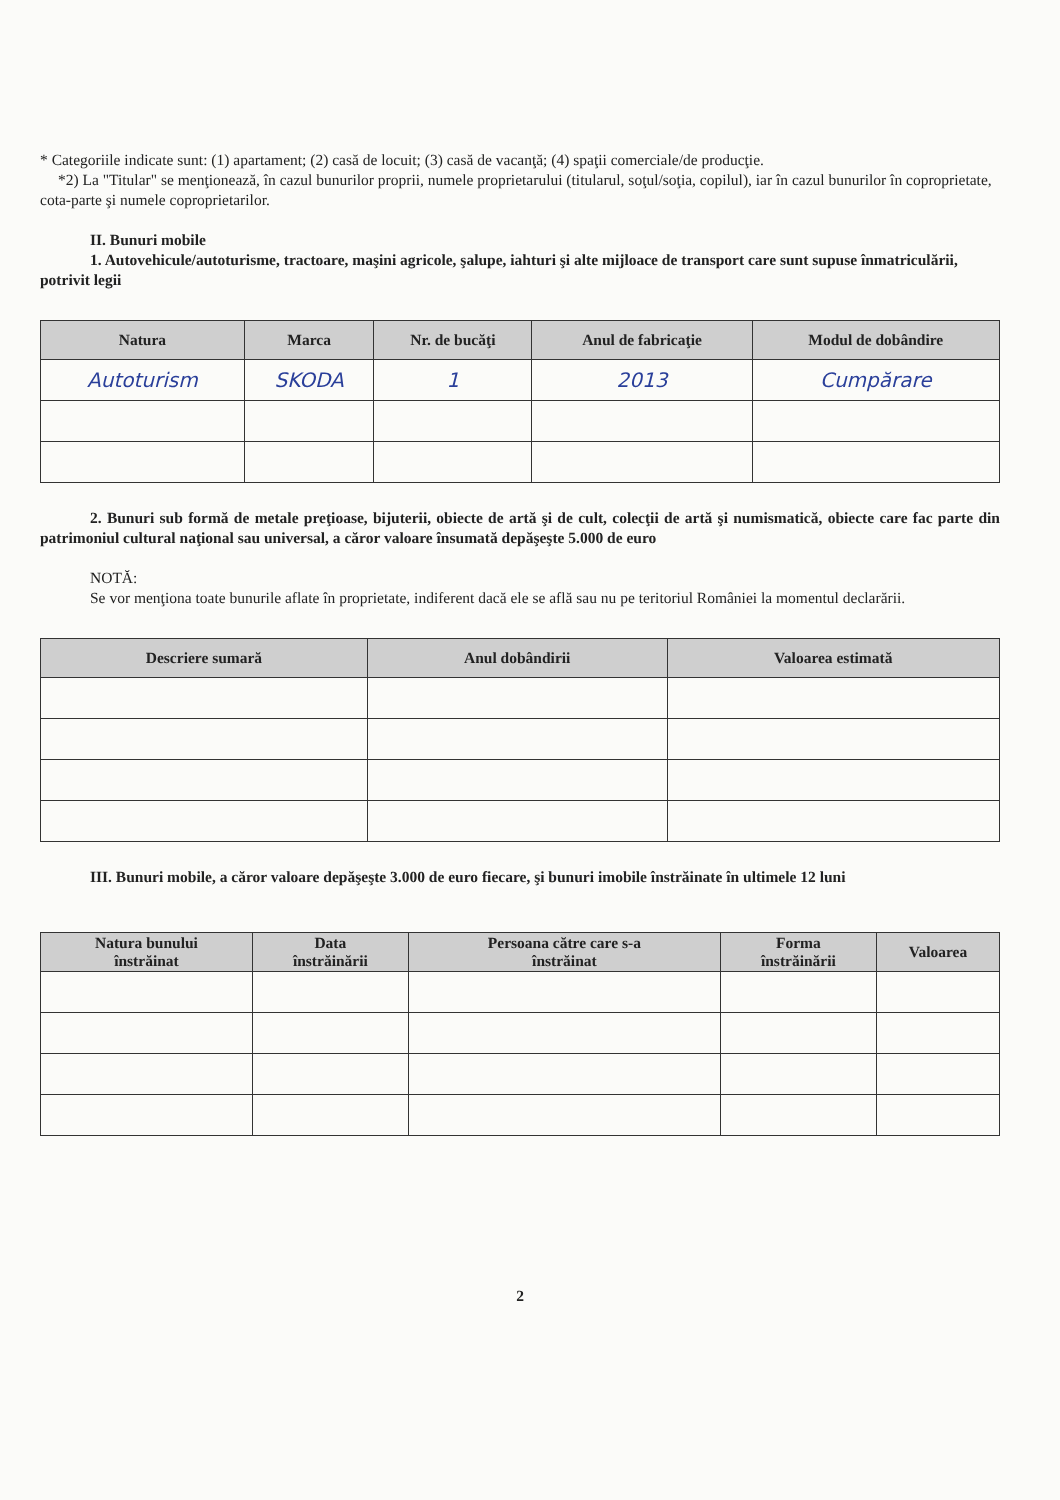* Categoriile indicate sunt: (1) apartament; (2) casă de locuit; (3) casă de vacanţă; (4) spaţii comerciale/de producţie.
*2) La "Titular" se menţionează, în cazul bunurilor proprii, numele proprietarului (titularul, soţul/soţia, copilul), iar în cazul bunurilor în coproprietate, cota-parte şi numele coproprietarilor.
II. Bunuri mobile
1. Autovehicule/autoturisme, tractoare, maşini agricole, şalupe, iahturi şi alte mijloace de transport care sunt supuse înmatriculării, potrivit legii
| Natura | Marca | Nr. de bucăţi | Anul de fabricaţie | Modul de dobândire |
| --- | --- | --- | --- | --- |
| Autoturism | SKODA | 1 | 2013 | Cumpărare |
2. Bunuri sub formă de metale preţioase, bijuterii, obiecte de artă şi de cult, colecţii de artă şi numismatică, obiecte care fac parte din patrimoniul cultural naţional sau universal, a căror valoare însumată depăşeşte 5.000 de euro
NOTĂ:
Se vor menţiona toate bunurile aflate în proprietate, indiferent dacă ele se află sau nu pe teritoriul României la momentul declarării.
| Descriere sumară | Anul dobândirii | Valoarea estimată |
| --- | --- | --- |
III. Bunuri mobile, a căror valoare depăşeşte 3.000 de euro fiecare, şi bunuri imobile înstrăinate în ultimele 12 luni
| Natura bunului înstrăinat | Data înstrăinării | Persoana către care s-a înstrăinat | Forma înstrăinării | Valoarea |
| --- | --- | --- | --- | --- |
2